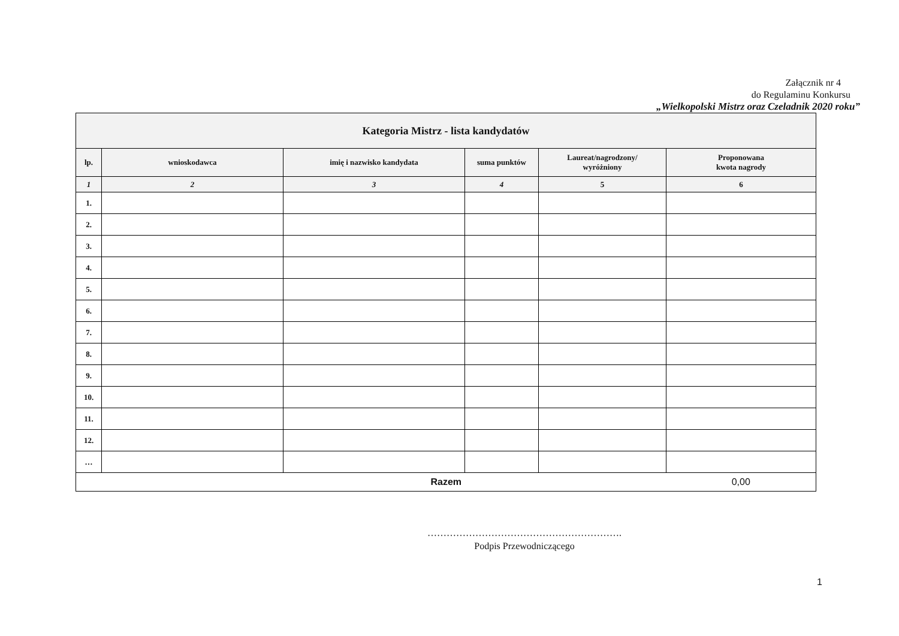Załącznik nr 4
do Regulaminu Konkursu
„Wielkopolski Mistrz oraz Czeladnik 2020 roku”
| Kategoria Mistrz - lista kandydatów | | | | | |
| --- | --- | --- | --- | --- | --- |
| lp. | wnioskodawca | imię i nazwisko kandydata | suma punktów | Laureat/nagrodzony/ wyróżniony | Proponowana kwota nagrody |
| 1 | 2 | 3 | 4 | 5 | 6 |
| 1. | | | | | |
| 2. | | | | | |
| 3. | | | | | |
| 4. | | | | | |
| 5. | | | | | |
| 6. | | | | | |
| 7. | | | | | |
| 8. | | | | | |
| 9. | | | | | |
| 10. | | | | | |
| 11. | | | | | |
| 12. | | | | | |
| … | | | | | |
| Razem | | | | | 0,00 |
…………………………………………………….
Podpis Przewodniczącego
1